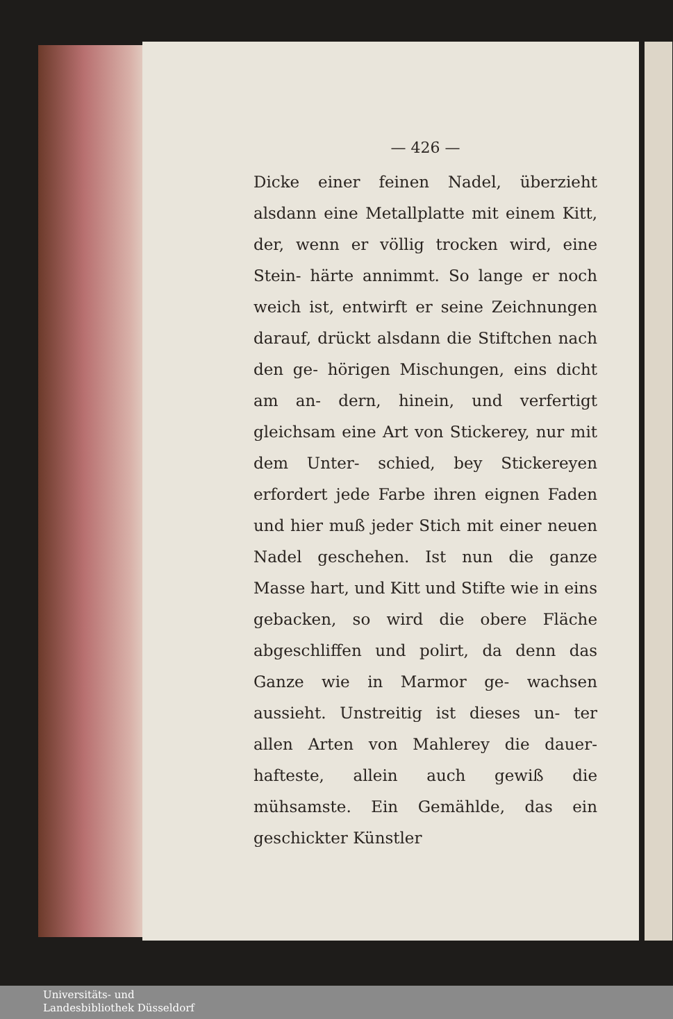— 426 —
Dicke einer feinen Nadel, überzieht alsdann eine Metallplatte mit einem Kitt, der, wenn er völlig trocken wird, eine Stein- härte annimmt. So lange er noch weich ist, entwirft er seine Zeichnungen darauf, drückt alsdann die Stiftchen nach den ge- hörigen Mischungen, eins dicht am an- dern, hinein, und verfertigt gleichsam eine Art von Stickerey, nur mit dem Unter- schied, bey Stickereyen erfordert jede Farbe ihren eignen Faden und hier muß jeder Stich mit einer neuen Nadel geschehen. Ist nun die ganze Masse hart, und Kitt und Stifte wie in eins gebacken, so wird die obere Fläche abgeschliffen und polirt, da denn das Ganze wie in Marmor ge- wachsen aussieht. Unstreitig ist dieses un- ter allen Arten von Mahlerey die dauer- hafteste, allein auch gewiß die mühsamste. Ein Gemählde, das ein geschickter Künstler
Universitäts- und
Landesbibliothek Düsseldorf